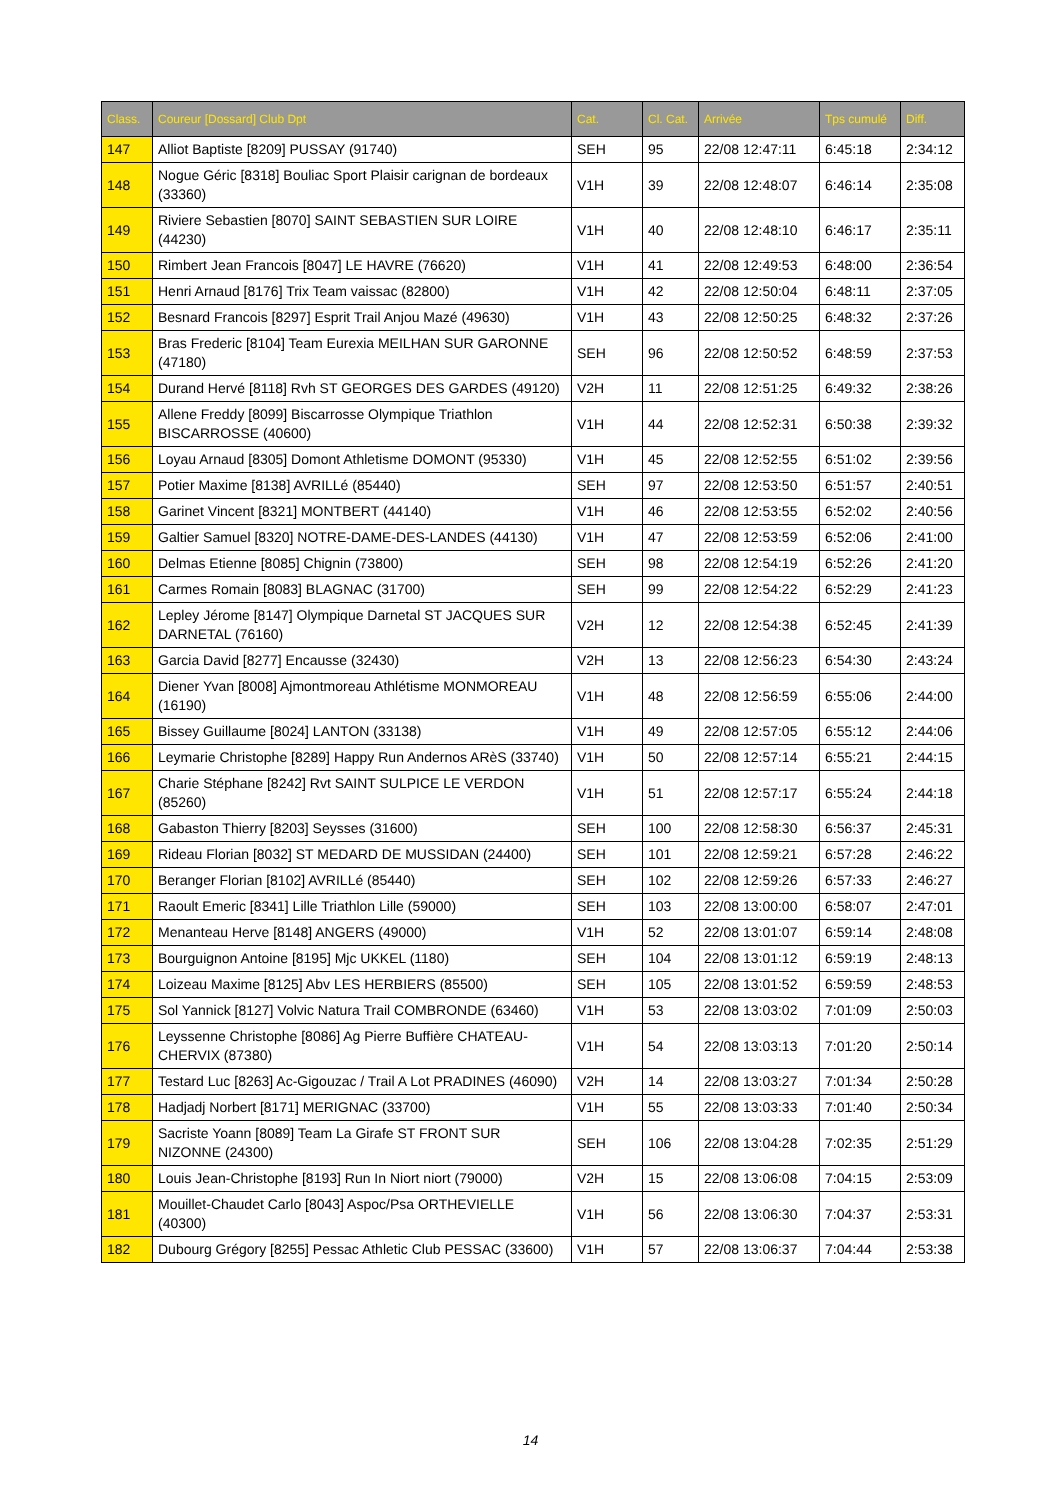| Class. | Coureur [Dossard] Club Dpt | Cat. | Cl. Cat. | Arrivée | Tps cumulé | Diff. |
| --- | --- | --- | --- | --- | --- | --- |
| 147 | Alliot Baptiste [8209] PUSSAY (91740) | SEH | 95 | 22/08 12:47:11 | 6:45:18 | 2:34:12 |
| 148 | Nogue Géric [8318] Bouliac Sport Plaisir carignan de bordeaux (33360) | V1H | 39 | 22/08 12:48:07 | 6:46:14 | 2:35:08 |
| 149 | Riviere Sebastien [8070] SAINT SEBASTIEN SUR LOIRE (44230) | V1H | 40 | 22/08 12:48:10 | 6:46:17 | 2:35:11 |
| 150 | Rimbert Jean Francois [8047] LE HAVRE (76620) | V1H | 41 | 22/08 12:49:53 | 6:48:00 | 2:36:54 |
| 151 | Henri Arnaud [8176] Trix Team vaissac (82800) | V1H | 42 | 22/08 12:50:04 | 6:48:11 | 2:37:05 |
| 152 | Besnard Francois [8297] Esprit Trail Anjou Mazé (49630) | V1H | 43 | 22/08 12:50:25 | 6:48:32 | 2:37:26 |
| 153 | Bras Frederic [8104] Team Eurexia MEILHAN SUR GARONNE (47180) | SEH | 96 | 22/08 12:50:52 | 6:48:59 | 2:37:53 |
| 154 | Durand Hervé [8118] Rvh ST GEORGES DES GARDES (49120) | V2H | 11 | 22/08 12:51:25 | 6:49:32 | 2:38:26 |
| 155 | Allene Freddy [8099] Biscarrosse Olympique Triathlon BISCARROSSE (40600) | V1H | 44 | 22/08 12:52:31 | 6:50:38 | 2:39:32 |
| 156 | Loyau Arnaud [8305] Domont Athletisme DOMONT (95330) | V1H | 45 | 22/08 12:52:55 | 6:51:02 | 2:39:56 |
| 157 | Potier Maxime [8138] AVRILLé (85440) | SEH | 97 | 22/08 12:53:50 | 6:51:57 | 2:40:51 |
| 158 | Garinet Vincent [8321] MONTBERT (44140) | V1H | 46 | 22/08 12:53:55 | 6:52:02 | 2:40:56 |
| 159 | Galtier Samuel [8320] NOTRE-DAME-DES-LANDES (44130) | V1H | 47 | 22/08 12:53:59 | 6:52:06 | 2:41:00 |
| 160 | Delmas Etienne [8085] Chignin (73800) | SEH | 98 | 22/08 12:54:19 | 6:52:26 | 2:41:20 |
| 161 | Carmes Romain [8083] BLAGNAC (31700) | SEH | 99 | 22/08 12:54:22 | 6:52:29 | 2:41:23 |
| 162 | Lepley Jérome [8147] Olympique Darnetal ST JACQUES SUR DARNETAL (76160) | V2H | 12 | 22/08 12:54:38 | 6:52:45 | 2:41:39 |
| 163 | Garcia David [8277] Encausse (32430) | V2H | 13 | 22/08 12:56:23 | 6:54:30 | 2:43:24 |
| 164 | Diener Yvan [8008] Ajmontmoreau Athlétisme MONMOREAU (16190) | V1H | 48 | 22/08 12:56:59 | 6:55:06 | 2:44:00 |
| 165 | Bissey Guillaume [8024] LANTON (33138) | V1H | 49 | 22/08 12:57:05 | 6:55:12 | 2:44:06 |
| 166 | Leymarie Christophe [8289] Happy Run Andernos ARèS (33740) | V1H | 50 | 22/08 12:57:14 | 6:55:21 | 2:44:15 |
| 167 | Charie Stéphane [8242] Rvt SAINT SULPICE LE VERDON (85260) | V1H | 51 | 22/08 12:57:17 | 6:55:24 | 2:44:18 |
| 168 | Gabaston Thierry [8203] Seysses (31600) | SEH | 100 | 22/08 12:58:30 | 6:56:37 | 2:45:31 |
| 169 | Rideau Florian [8032] ST MEDARD DE MUSSIDAN (24400) | SEH | 101 | 22/08 12:59:21 | 6:57:28 | 2:46:22 |
| 170 | Beranger Florian [8102] AVRILLé (85440) | SEH | 102 | 22/08 12:59:26 | 6:57:33 | 2:46:27 |
| 171 | Raoult Emeric [8341] Lille Triathlon Lille (59000) | SEH | 103 | 22/08 13:00:00 | 6:58:07 | 2:47:01 |
| 172 | Menanteau Herve [8148] ANGERS (49000) | V1H | 52 | 22/08 13:01:07 | 6:59:14 | 2:48:08 |
| 173 | Bourguignon Antoine [8195] Mjc UKKEL (1180) | SEH | 104 | 22/08 13:01:12 | 6:59:19 | 2:48:13 |
| 174 | Loizeau Maxime [8125] Abv LES HERBIERS (85500) | SEH | 105 | 22/08 13:01:52 | 6:59:59 | 2:48:53 |
| 175 | Sol Yannick [8127] Volvic Natura Trail COMBRONDE (63460) | V1H | 53 | 22/08 13:03:02 | 7:01:09 | 2:50:03 |
| 176 | Leyssenne Christophe [8086] Ag Pierre Buffière CHATEAU-CHERVIX (87380) | V1H | 54 | 22/08 13:03:13 | 7:01:20 | 2:50:14 |
| 177 | Testard Luc [8263] Ac-Gigouzac / Trail A Lot PRADINES (46090) | V2H | 14 | 22/08 13:03:27 | 7:01:34 | 2:50:28 |
| 178 | Hadjadj Norbert [8171] MERIGNAC (33700) | V1H | 55 | 22/08 13:03:33 | 7:01:40 | 2:50:34 |
| 179 | Sacriste Yoann [8089] Team La Girafe ST FRONT SUR NIZONNE (24300) | SEH | 106 | 22/08 13:04:28 | 7:02:35 | 2:51:29 |
| 180 | Louis Jean-Christophe [8193] Run In Niort niort (79000) | V2H | 15 | 22/08 13:06:08 | 7:04:15 | 2:53:09 |
| 181 | Mouillet-Chaudet Carlo [8043] Aspoc/Psa ORTHEVIELLE (40300) | V1H | 56 | 22/08 13:06:30 | 7:04:37 | 2:53:31 |
| 182 | Dubourg Grégory [8255] Pessac Athletic Club PESSAC (33600) | V1H | 57 | 22/08 13:06:37 | 7:04:44 | 2:53:38 |
14